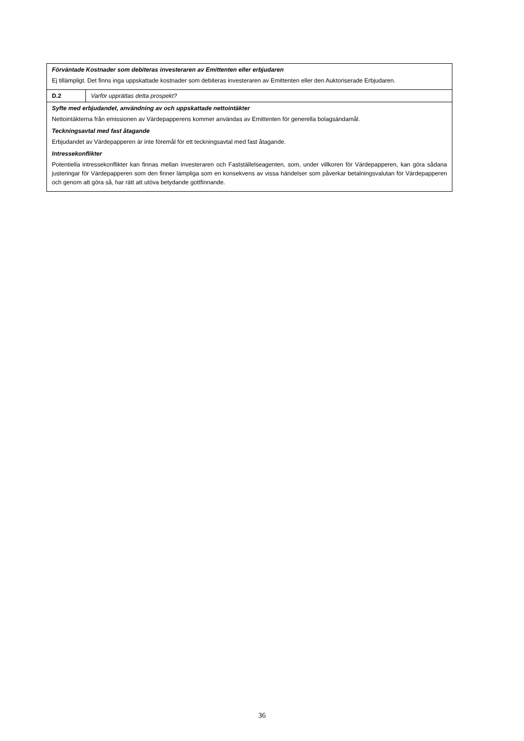| Förväntade Kostnader som debiteras investeraren av Emittenten eller erbjudaren Ej tillämpligt. Det finns inga uppskattade kostnader som debiteras investeraren av Emittenten eller den Auktoriserade Erbjudaren. | |
| D.2 | Varför upprättas detta prospekt? |
| Syfte med erbjudandet, användning av och uppskattade nettointäkter Nettointäkterna från emissionen av Värdepapperens kommer användas av Emittenten för generella bolagsändamål. Teckningsavtal med fast åtagande Erbjudandet av Värdepapperen är inte föremål för ett teckningsavtal med fast åtagande. Intressekonflikter Potentiella intressekonflikter kan finnas mellan investeraren och Fastställelseagenten, som, under villkoren för Värdepapperen, kan göra sådana justeringar för Värdepapperen som den finner lämpliga som en konsekvens av vissa händelser som påverkar betalningsvalutan för Värdepapperen och genom att göra så, har rätt att utöva betydande gottfinnande. | |
36